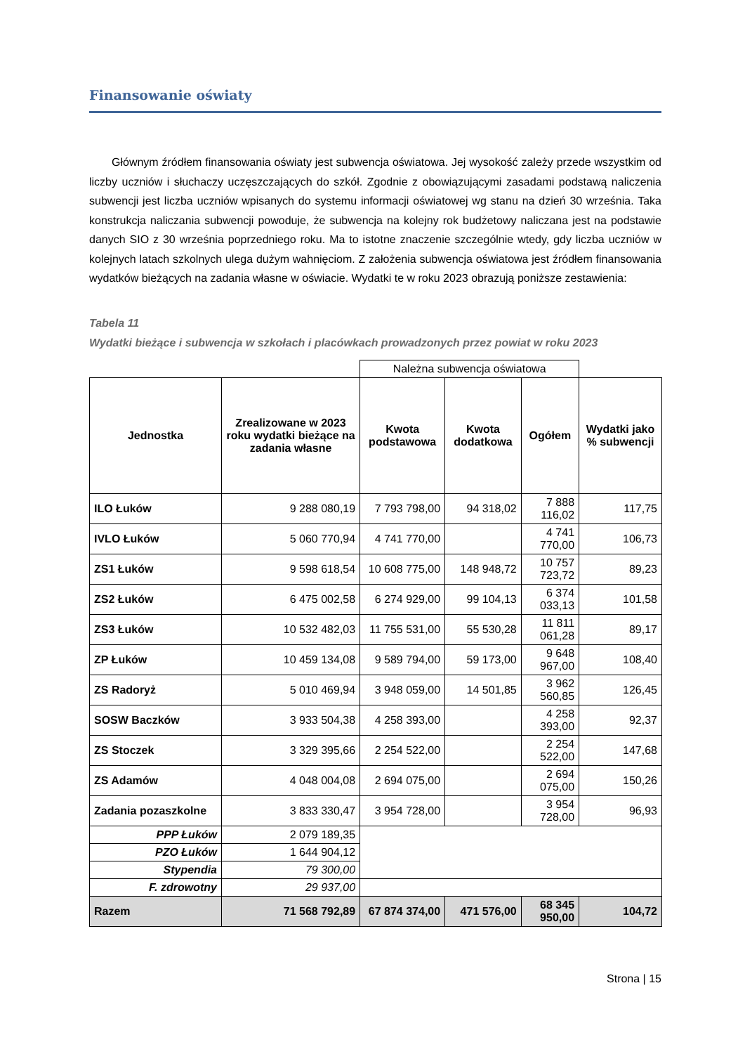Finansowanie oświaty
Głównym źródłem finansowania oświaty jest subwencja oświatowa. Jej wysokość zależy przede wszystkim od liczby uczniów i słuchaczy uczęszczających do szkół. Zgodnie z obowiązującymi zasadami podstawą naliczenia subwencji jest liczba uczniów wpisanych do systemu informacji oświatowej wg stanu na dzień 30 września. Taka konstrukcja naliczania subwencji powoduje, że subwencja na kolejny rok budżetowy naliczana jest na podstawie danych SIO z 30 września poprzedniego roku. Ma to istotne znaczenie szczególnie wtedy, gdy liczba uczniów w kolejnych latach szkolnych ulega dużym wahnięciom. Z założenia subwencja oświatowa jest źródłem finansowania wydatków bieżących na zadania własne w oświacie. Wydatki te w roku 2023 obrazują poniższe zestawienia:
Tabela 11
Wydatki bieżące i subwencja w szkołach i placówkach prowadzonych przez powiat w roku 2023
| | | Należna subwencja oświatowa | | | |
| Jednostka | Zrealizowane w 2023 roku wydatki bieżące na zadania własne | Kwota podstawowa | Kwota dodatkowa | Ogółem | Wydatki jako % subwencji |
| ILO Łuków | 9 288 080,19 | 7 793 798,00 | 94 318,02 | 7 888 116,02 | 117,75 |
| IVLO Łuków | 5 060 770,94 | 4 741 770,00 | | 4 741 770,00 | 106,73 |
| ZS1 Łuków | 9 598 618,54 | 10 608 775,00 | 148 948,72 | 10 757 723,72 | 89,23 |
| ZS2 Łuków | 6 475 002,58 | 6 274 929,00 | 99 104,13 | 6 374 033,13 | 101,58 |
| ZS3 Łuków | 10 532 482,03 | 11 755 531,00 | 55 530,28 | 11 811 061,28 | 89,17 |
| ZP Łuków | 10 459 134,08 | 9 589 794,00 | 59 173,00 | 9 648 967,00 | 108,40 |
| ZS Radoryż | 5 010 469,94 | 3 948 059,00 | 14 501,85 | 3 962 560,85 | 126,45 |
| SOSW Baczków | 3 933 504,38 | 4 258 393,00 | | 4 258 393,00 | 92,37 |
| ZS Stoczek | 3 329 395,66 | 2 254 522,00 | | 2 254 522,00 | 147,68 |
| ZS Adamów | 4 048 004,08 | 2 694 075,00 | | 2 694 075,00 | 150,26 |
| Zadania pozaszkolne | 3 833 330,47 | 3 954 728,00 | | 3 954 728,00 | 96,93 |
| PPP Łuków | 2 079 189,35 | | | | |
| PZO Łuków | 1 644 904,12 | | | | |
| Stypendia | 79 300,00 | | | | |
| F. zdrowotny | 29 937,00 | | | | |
| Razem | 71 568 792,89 | 67 874 374,00 | 471 576,00 | 68 345 950,00 | 104,72 |
Strona | 15